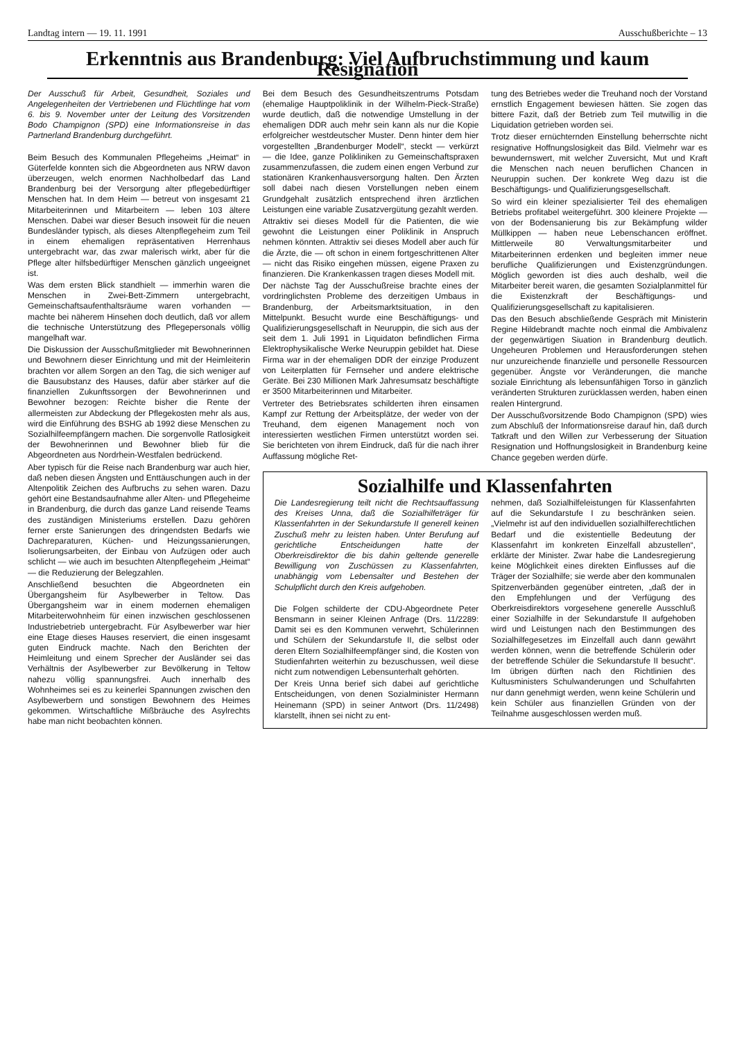Landtag intern — 19. 11. 1991 Ausschußberichte – 13
Erkenntnis aus Brandenburg: Viel Aufbruchstimmung und kaum Resignation
Der Ausschuß für Arbeit, Gesundheit, Soziales und Angelegenheiten der Vertriebenen und Flüchtlinge hat vom 6. bis 9. November unter der Leitung des Vorsitzenden Bodo Champignon (SPD) eine Informationsreise in das Partnerland Brandenburg durchgeführt.
Beim Besuch des Kommunalen Pflegeheims „Heimat“ in Güterfelde konnten sich die Abgeordneten aus NRW davon überzeugen, welch enormen Nachholbedarf das Land Brandenburg bei der Versorgung alter pflegebedürftiger Menschen hat. In dem Heim — betreut von insgesamt 21 Mitarbeiterinnen und Mitarbeitern — leben 103 ältere Menschen. Dabei war dieser Besuch insoweit für die neuen Bundesländer typisch, als dieses Altenpflegeheim zum Teil in einem ehemaligen repräsentativen Herrenhaus untergebracht war, das zwar malerisch wirkt, aber für die Pflege alter hilfsbedürftiger Menschen gänzlich ungeeignet ist.
Was dem ersten Blick standhielt — immerhin waren die Menschen in Zwei-Bett-Zimmern untergebracht, Gemeinschaftsaufenthaltsräume waren vorhanden — machte bei näherem Hinsehen doch deutlich, daß vor allem die technische Unterstützung des Pflegepersonals völlig mangelhaft war.
Die Diskussion der Ausschußmitglieder mit Bewohnerinnen und Bewohnern dieser Einrichtung und mit der Heimleiterin brachten vor allem Sorgen an den Tag, die sich weniger auf die Bausubstanz des Hauses, dafür aber stärker auf die finanziellen Zukunftssorgen der Bewohnerinnen und Bewohner bezogen: Reichte bisher die Rente der allermeisten zur Abdeckung der Pflegekosten mehr als aus, wird die Einführung des BSHG ab 1992 diese Menschen zu Sozialhilfeempfängern machen. Die sorgenvolle Ratlosigkeit der Bewohnerinnen und Bewohner blieb für die Abgeordneten aus Nordrhein-Westfalen bedrückend.
Aber typisch für die Reise nach Brandenburg war auch hier, daß neben diesen Ängsten und Enttäuschungen auch in der Altenpolitik Zeichen des Aufbruchs zu sehen waren. Dazu gehört eine Bestandsaufnahme aller Alten- und Pflegeheime in Brandenburg, die durch das ganze Land reisende Teams des zuständigen Ministeriums erstellen. Dazu gehören ferner erste Sanierungen des dringendsten Bedarfs wie Dachreparaturen, Küchen- und Heizungssanierungen, Isolierungsarbeiten, der Einbau von Aufzügen oder auch schlicht — wie auch im besuchten Altenpflegeheim „Heimat“ — die Reduzierung der Belegzahlen.
Anschließend besuchten die Abgeordneten ein Übergangsheim für Asylbewerber in Teltow. Das Übergangsheim war in einem modernen ehemaligen Mitarbeiterwohnheim für einen inzwischen geschlossenen Industriebetrieb untergebracht. Für Asylbewerber war hier eine Etage dieses Hauses reserviert, die einen insgesamt guten Eindruck machte. Nach den Berichten der Heimleitung und einem Sprecher der Ausländer sei das Verhältnis der Asylbewerber zur Bevölkerung in Teltow nahezu völlig spannungsfrei. Auch innerhalb des Wohnheimes sei es zu keinerlei Spannungen zwischen den Asylbewerbern und sonstigen Bewohnern des Heimes gekommen. Wirtschaftliche Mißbräuche des Asylrechts habe man nicht beobachten können.
Bei dem Besuch des Gesundheitszentrums Potsdam (ehemalige Hauptpoliklinik in der Wilhelm-Pieck-Straße) wurde deutlich, daß die notwendige Umstellung in der ehemaligen DDR auch mehr sein kann als nur die Kopie erfolgreicher westdeutscher Muster. Denn hinter dem hier vorgestellten „Brandenburger Modell“, steckt — verkürzt — die Idee, ganze Polikliniken zu Gemeinschaftspraxen zusammenzufassen, die zudem einen engen Verbund zur stationären Krankenhausversorgung halten. Den Ärzten soll dabei nach diesen Vorstellungen neben einem Grundgehalt zusätzlich entsprechend ihren ärztlichen Leistungen eine variable Zusatzvergütung gezahlt werden.
Attraktiv sei dieses Modell für die Patienten, die wie gewohnt die Leistungen einer Poliklinik in Anspruch nehmen könnten. Attraktiv sei dieses Modell aber auch für die Ärzte, die — oft schon in einem fortgeschrittenen Alter — nicht das Risiko eingehen müssen, eigene Praxen zu finanzieren. Die Krankenkassen tragen dieses Modell mit.
Der nächste Tag der Ausschußreise brachte eines der vordringlichsten Probleme des derzeitigen Umbaus in Brandenburg, der Arbeitsmarktsituation, in den Mittelpunkt. Besucht wurde eine Beschäftigungs- und Qualifizierungsgesellschaft in Neuruppin, die sich aus der seit dem 1. Juli 1991 in Liquidaton befindlichen Firma Elektrophysikalische Werke Neuruppin gebildet hat. Diese Firma war in der ehemaligen DDR der einzige Produzent von Leiterplatten für Fernseher und andere elektrische Geräte. Bei 230 Millionen Mark Jahresumsatz beschäftigte er 3500 Mitarbeiterinnen und Mitarbeiter.
Vertreter des Betriebsrates schilderten ihren einsamen Kampf zur Rettung der Arbeitsplätze, der weder von der Treuhand, dem eigenen Management noch von interessierten westlichen Firmen unterstützt worden sei. Sie berichteten von ihrem Eindruck, daß für die nach ihrer Auffassung mögliche Ret-
tung des Betriebes weder die Treuhand noch der Vorstand ernstlich Engagement bewiesen hätten. Sie zogen das bittere Fazit, daß der Betrieb zum Teil mutwillig in die Liquidation getrieben worden sei.
Trotz dieser ernüchternden Einstellung beherrschte nicht resignative Hoffnungslosigkeit das Bild. Vielmehr war es bewundernswert, mit welcher Zuversicht, Mut und Kraft die Menschen nach neuen beruflichen Chancen in Neuruppin suchen. Der konkrete Weg dazu ist die Beschäftigungs- und Qualifizierungsgesellschaft.
So wird ein kleiner spezialisierter Teil des ehemaligen Betriebs profitabel weitergeführt. 300 kleinere Projekte — von der Bodensanierung bis zur Bekämpfung wilder Müllkippen — haben neue Lebenschancen eröffnet. Mittlerweile 80 Verwaltungsmitarbeiter und Mitarbeiterinnen erdenken und begleiten immer neue berufliche Qualifizierungen und Existenzgründungen. Möglich geworden ist dies auch deshalb, weil die Mitarbeiter bereit waren, die gesamten Sozialplanmittel für die Existenzkraft der Beschäftigungs- und Qualifizierungsgesellschaft zu kapitalisieren.
Das den Besuch abschließende Gespräch mit Ministerin Regine Hildebrandt machte noch einmal die Ambivalenz der gegenwärtigen Siuation in Brandenburg deutlich. Ungeheuren Problemen und Herausforderungen stehen nur unzureichende finanzielle und personelle Ressourcen gegenüber. Ängste vor Veränderungen, die manche soziale Einrichtung als lebensunfähigen Torso in gänzlich veränderten Strukturen zurücklassen werden, haben einen realen Hintergrund.
Der Ausschußvorsitzende Bodo Champignon (SPD) wies zum Abschluß der Informationsreise darauf hin, daß durch Tatkraft und den Willen zur Verbesserung der Situation Resignation und Hoffnungslosigkeit in Brandenburg keine Chance gegeben werden dürfe.
Sozialhilfe und Klassenfahrten
Die Landesregierung teilt nicht die Rechtsauffassung des Kreises Unna, daß die Sozialhilfeträger für Klassenfahrten in der Sekundarstufe II generell keinen Zuschuß mehr zu leisten haben. Unter Berufung auf gerichtliche Entscheidungen hatte der Oberkreisdirektor die bis dahin geltende generelle Bewilligung von Zuschüssen zu Klassenfahrten, unabhängig vom Lebensalter und Bestehen der Schulpflicht durch den Kreis aufgehoben.
Die Folgen schilderte der CDU-Abgeordnete Peter Bensmann in seiner Kleinen Anfrage (Drs. 11/2289: Damit sei es den Kommunen verwehrt, Schülerinnen und Schülern der Sekundarstufe II, die selbst oder deren Eltern Sozialhilfeempfänger sind, die Kosten von Studienfahrten weiterhin zu bezuschussen, weil diese nicht zum notwendigen Lebensunterhalt gehörten.
Der Kreis Unna berief sich dabei auf gerichtliche Entscheidungen, von denen Sozialminister Hermann Heinemann (SPD) in seiner Antwort (Drs. 11/2498) klarstellt, ihnen sei nicht zu ent-
nehmen, daß Sozialhilfeleistungen für Klassenfahrten auf die Sekundarstufe I zu beschränken seien. „Vielmehr ist auf den individuellen sozialhilferechtlichen Bedarf und die existentielle Bedeutung der Klassenfahrt im konkreten Einzelfall abzustellen“, erklärte der Minister. Zwar habe die Landesregierung keine Möglichkeit eines direkten Einflusses auf die Träger der Sozialhilfe; sie werde aber den kommunalen Spitzenverbänden gegenüber eintreten, „daß der in den Empfehlungen und der Verfügung des Oberkreisdirektors vorgesehene generelle Ausschluß einer Sozialhilfe in der Sekundarstufe II aufgehoben wird und Leistungen nach den Bestimmungen des Sozialhilfegesetzes im Einzelfall auch dann gewährt werden können, wenn die betreffende Schülerin oder der betreffende Schüler die Sekundarstufe II besucht“. Im übrigen dürften nach den Richtlinien des Kultusministers Schulwanderungen und Schulfahrten nur dann genehmigt werden, wenn keine Schülerin und kein Schüler aus finanziellen Gründen von der Teilnahme ausgeschlossen werden muß.